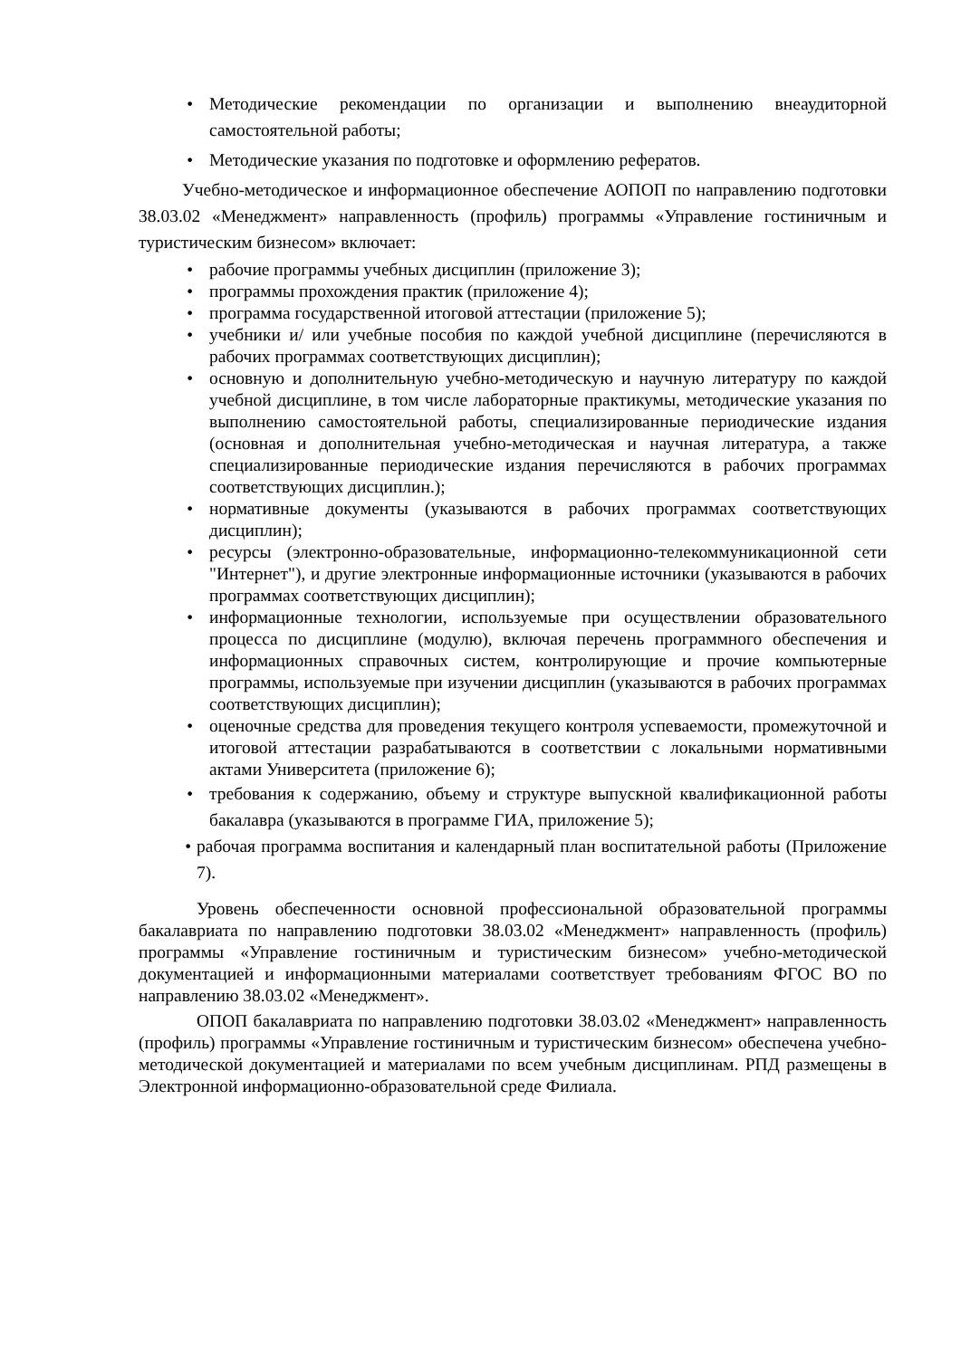• Методические рекомендации по организации и выполнению внеаудиторной самостоятельной работы;
• Методические указания по подготовке и оформлению рефератов.
Учебно-методическое и информационное обеспечение АОПОП по направлению подготовки 38.03.02 «Менеджмент» направленность (профиль) программы «Управление гостиничным и туристическим бизнесом» включает:
• рабочие программы учебных дисциплин (приложение 3);
• программы прохождения практик (приложение 4);
• программа государственной итоговой аттестации (приложение 5);
• учебники и/ или учебные пособия по каждой учебной дисциплине (перечисляются в рабочих программах соответствующих дисциплин);
• основную и дополнительную учебно-методическую и научную литературу по каждой учебной дисциплине, в том числе лабораторные практикумы, методические указания по выполнению самостоятельной работы, специализированные периодические издания (основная и дополнительная учебно-методическая и научная литература, а также специализированные периодические издания перечисляются в рабочих программах соответствующих дисциплин.);
• нормативные документы (указываются в рабочих программах соответствующих дисциплин);
• ресурсы (электронно-образовательные, информационно-телекоммуникационной сети "Интернет"), и другие электронные информационные источники (указываются в рабочих программах соответствующих дисциплин);
• информационные технологии, используемые при осуществлении образовательного процесса по дисциплине (модулю), включая перечень программного обеспечения и информационных справочных систем, контролирующие и прочие компьютерные программы, используемые при изучении дисциплин (указываются в рабочих программах соответствующих дисциплин);
• оценочные средства для проведения текущего контроля успеваемости, промежуточной и итоговой аттестации разрабатываются в соответствии с локальными нормативными актами Университета (приложение 6);
• требования к содержанию, объему и структуре выпускной квалификационной работы бакалавра (указываются в программе ГИА, приложение 5);
• рабочая программа воспитания и календарный план воспитательной работы (Приложение 7).
Уровень обеспеченности основной профессиональной образовательной программы бакалавриата по направлению подготовки 38.03.02 «Менеджмент» направленность (профиль) программы «Управление гостиничным и туристическим бизнесом» учебно-методической документацией и информационными материалами соответствует требованиям ФГОС ВО по направлению 38.03.02 «Менеджмент».
ОПОП бакалавриата по направлению подготовки 38.03.02 «Менеджмент» направленность (профиль) программы «Управление гостиничным и туристическим бизнесом» обеспечена учебно-методической документацией и материалами по всем учебным дисциплинам. РПД размещены в Электронной информационно-образовательной среде Филиала.